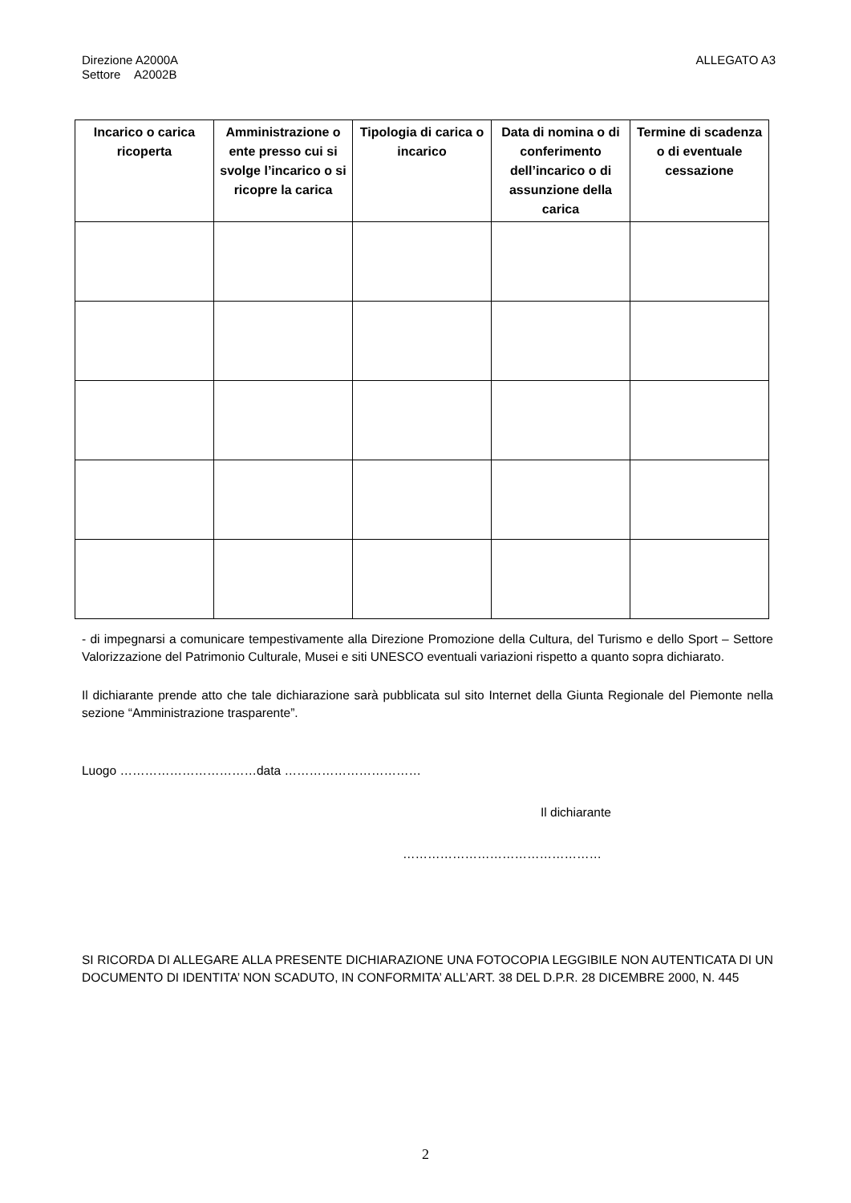Direzione A2000A
Settore A2002B
ALLEGATO A3
| Incarico o carica ricoperta | Amministrazione o ente presso cui si svolge l’incarico o si ricopre la carica | Tipologia di carica o incarico | Data di nomina o di conferimento dell’incarico o di assunzione della carica | Termine di scadenza o di eventuale cessazione |
| --- | --- | --- | --- | --- |
- di impegnarsi a comunicare tempestivamente alla Direzione Promozione della Cultura, del Turismo e dello Sport – Settore Valorizzazione del Patrimonio Culturale, Musei e siti UNESCO eventuali variazioni rispetto a quanto sopra dichiarato.
Il dichiarante prende atto che tale dichiarazione sarà pubblicata sul sito Internet della Giunta Regionale del Piemonte nella sezione “Amministrazione trasparente”.
Luogo ……………………………data ……………………………
Il dichiarante
…………………………………………
SI RICORDA DI ALLEGARE ALLA PRESENTE DICHIARAZIONE UNA FOTOCOPIA LEGGIBILE NON AUTENTICATA DI UN DOCUMENTO DI IDENTITA’ NON SCADUTO, IN CONFORMITA’ ALL’ART. 38 DEL D.P.R. 28 DICEMBRE 2000, N. 445
2